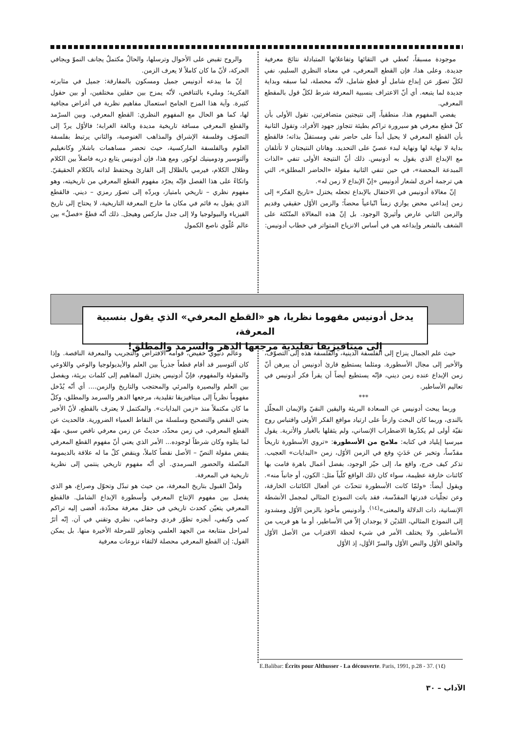والروح تقبض على الأحوال وترسلها، والحالُ مكتملٌ يجانف النموّ ويجافي الحركة، لأنّ ما كان كاملاً لا يعرف الزمن.
إنّ ما يبدعه أدونيس جميل ومسكون بالمفارقة: جميل في مثابرته الفكرية؛ ومليء بالتناقض، لأنّه يمزج بين حقلين مختلفين، أو بين حقول كثيرة. وآية هذا المزج الجامح استعمال مفاهيم نظرية في أغراض مجافية لها، كما هو الحال مع المفهوم النظري: القطع المعرفي. وبين السرْمد والقطع المعرفي مسافة تاريخية مديدة وبالغة الغرابة؛ فالأوّل يردّ إلى التصوّف وفلسفة الإشراق والمذاهب الغنوصية، والثاني يرتبط بفلسفة العلوم وبالفلسفة الماركسية، حيث تحضر مساهمات باشلار وكانغيليم وآلتوسير ودومينيك لوكور. ومع هذا، فإن أدونيس يتابع دربه فاصلاً بين الكلام وظلال الكلام، فيرمي بالظلال إلى القارئ ويحتفظ لذاته بالكلام الحقيقيّ. واتكاءً على هذا الفصل فإنّه يجرّد مفهوم القطع المعرفي من تاريخيته، وهو مفهوم نظري – تاريخي بامتياز، ويردّه إلى تصوّر رمزي – ديني. فالقطع الذي يقول به قائم في مكان ما خارج المعرفة التاريخية، لا يحتاج إلى تاريخ الفيزياء والبيولوجيا ولا إلى جدل ماركس وهيجل. ذلك أنّه قطعٌ «فصلٌ» بين عالم عُلْوي ناصع الكمول
موجودة مسبقاً، تُعطي في التقائها وتفاعلاتها المتبادلة نتائجَ معرفية جديدة. وعلى هذا، فإن القطع المعرفي، في معناه النظري السليم، نفي لكلّ تصوّر عن إبداع شامل أو قطع شامل، لأنّه محصلة، لما سبقه وبداية جديدة لما يتبعه. أي أنّ الاعتراف بنسبية المعرفة شرط لكلّ قول بالمقطع المعرفي.
يفضي المفهوم هذا، منطقياً، إلى نتيجتين متضافرتين، تقول الأولى بأن كلّ قطع معرفي هو سيرورة تراكم بطيئة تتجاوز جهود الأفراد، وتقول الثانية بأن القطع المعرفي لا يحيل أبداً على حاضر نقي ومستقلّ بذاته؛ فالقطع بداية لا نهاية لها ونهاية لبدء عصيّ على التحديد. وهاتان النتيجتان لا تأتلفان مع الإبداع الذي يقول به أدونيس. ذلك أنّ النتيجة الأولى تنفي «الذات المبدعة المحضة»، في حين تنفي الثانية مقولة «الحاضر المطلق»، التي هي ترجمة أخرى لشعار أدونيس «إنّ الإبداع لا زمن له».
إنّ مغالاة أدونيس في الاحتفال بالإبداع تجعله يختزل «تاريخ الفكر» إلى زمن إبداعي محض يوازي زمناً اتّباعياً محضاً؛ والزمن الأوّل حقيقي وقديم والزمن الثاني عارض وأثيريّ الوجود. بل إنّ هذه المغالاة المتّكئة على الشغف بالشعر وإبداعه هي في أساس الانزياح المتواتر في خطاب أدونيس:
يدخل أدونيس مفهوما نظريا، هو «القطع المعرفي» الذي يقول بنسبية المعرفة،
إلى ميتافيزيقا تقليدية مرجعها الدهر والسرمد والمطلق!
وعالم دنيوي خفيض، قوامه الافتراض والتجريب والمعرفة الناقصة. وإذا كان آلتوسير قد أقام قطعاً جذرياً بين العلم والأيديولوجيا والوعي واللاوعي والمقولة والمفهوم، فإنّ أدونيس يختزل المفاهيم إلى كلمات بريئة، ويفصل بين العلم والبصيرة والمرئي والمحتجب والتاريخ والزمن.... أي أنّه يُدْخل مفهوماً نظرياً إلى ميتافيزيقا تقليدية، مرجعها الدهر والسرمد والمطلق، وكلّ ما كان مكتملاً منذ «زمن البدايات». والمكتمل لا يعترف بالقطع، لأنّ الأخير يعني النقص والتصحيح وسلسلة من النقاط العمياء الضرورية. فالحديث عن القطع المعرفي، في زمن محدّد، حديثٌ عن زمن معرفي ناقص سبق، مهّد لما يتلوه وكان شرطاً لوجوده... الأمر الذي يعني أنّ مفهوم القطع المعرفي ينقض مقولة النصّ – الأصل نقضاً كاملاً، وينقض كلّ ما له علاقة بالديمومة المتّصلة والحضور السرمدي. أي أنّه مفهوم تاريخي ينتمي إلى نظرية تاريخية في المعرفة.
ولعلّ القبول بتاريخ المعرفة، من حيث هو تبدّل وتحوّل وصراع، هو الذي يفصل بين مفهوم الإنتاج المعرفي وأسطورة الإبداع الشامل. فالقطع المعرفي يتعيّن كحدث تاريخي في حقل معرفة محدّدة، أفضى إليه تراكم كمي وكيفي، أنجزه تطوّر فردي وجماعي، نظري وتقني في آن. إنّه أثرٌ لمراحل متتابعة من الجهد العلمي وتجاوز للمرحلة الأخيرة منها. بل يمكن القول: إن القطع المعرفي محصلة لالتقاء نزوعات معرفية
حيث علم الجمال ينزاح إلى الفلسفة الدينية، والفلسفة هذه إلى التصوّف، والأخير إلى مجال الأسطورة. ومثلما يستطيع قارئ أدونيس أن يبرهن أنّ زمن الإبداع عنده زمن ديني، فإنّه يستطيع أيضاً أن يقرأ فكر أدونيس في تعاليم الأساطير.
***
وربما يبحث أدونيس عن السعادة البريئة واليقين النقيّ والإيمان المجلّل بالندى، وربما كان البحث وازعاً على ارتياد مواقع الفكر الأولى واقتباس روح نقيّة أولى لم يكدّرها الاضطراب الإنساني، ولم يثقلها بالغبار والأتربة. يقول ميرسيا إيلياد في كتابه: ملامح من الأسطورة: «تروي الأسطورة تاريخاً مقدّساً، وتخبر عن حَدَثٍ وقع في الزمن الأوّل، زمن «البدايات» العجيب. تذكر كيف خرج، واقع ما، إلى حيّز الوجود، بفضل أعمال باهرة قامت بها كائنات خارقة عظيمة، سواء كان ذلك الواقع كلّياً مثل: الكون، أو جانباً منه». ويقول أيضاً: «ولمّا كانت الأسطورة تتحدّث عن أفعال الكائنات الخارقة، وعن تجلّيات قدرتها المقدّسة، فقد باتت النموذج المثالي لمجمل الأنشطة الإنسانية، ذات الدلالة والمعنى»<sup>(١٤)</sup>. وأدونيس مأخوذ بالزمن الأوّل ومشدود إلى النموذج المثالي، اللذيْن لا يوجدان إلاّ في الأساطير، أو ما هو قريب من الأساطير. ولا يختلف الأمر في شيء لحظة الاقتراب من الأصل الأوّل والخلق الأوّل والنص الأوّل والسرّ الأوّل، إذ الأوّل
E.Balibar: Écrits pour Althusser - La découverte. Paris, 1991, p.28 - 37. (١٤)
الآداب – ٣٠